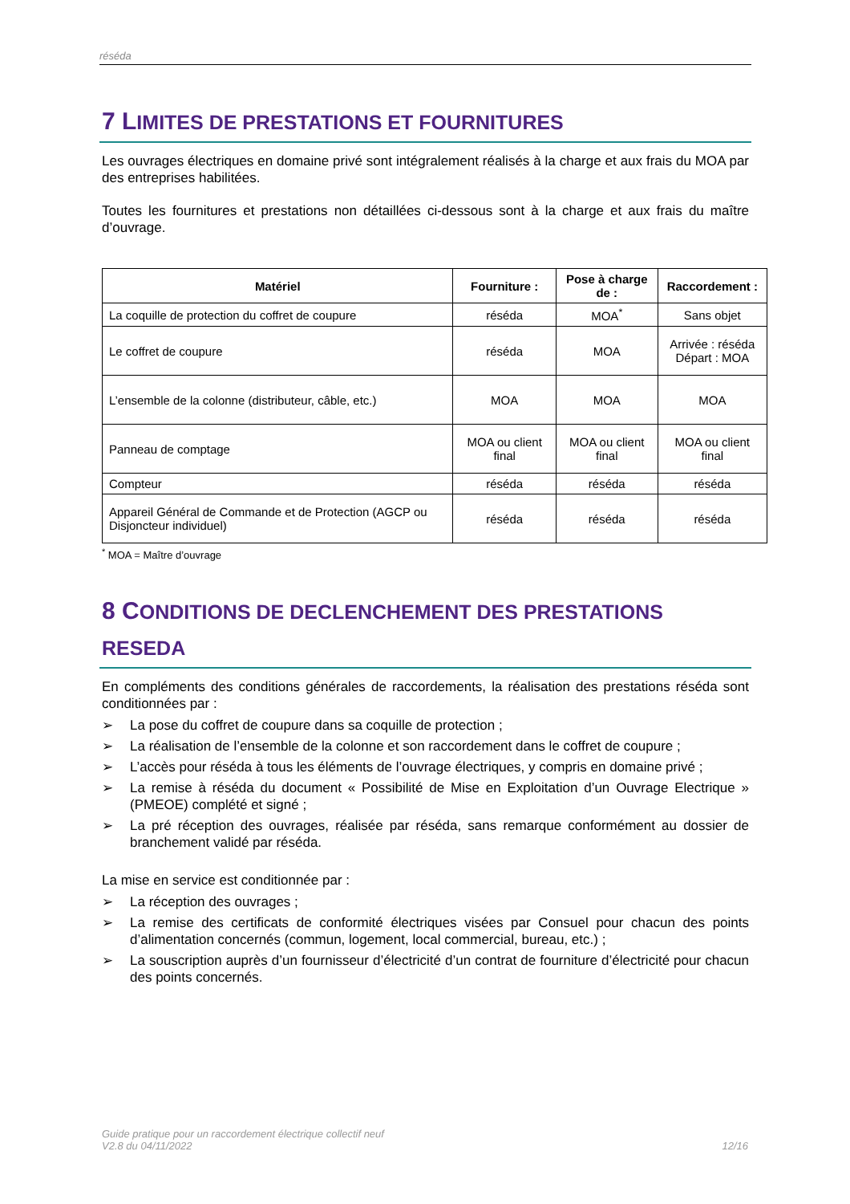réséda
7 LIMITES DE PRESTATIONS ET FOURNITURES
Les ouvrages électriques en domaine privé sont intégralement réalisés à la charge et aux frais du MOA par des entreprises habilitées.
Toutes les fournitures et prestations non détaillées ci-dessous sont à la charge et aux frais du maître d’ouvrage.
| Matériel | Fourniture : | Pose à charge de : | Raccordement : |
| --- | --- | --- | --- |
| La coquille de protection du coffret de coupure | réséda | MOA<sup>*</sup> | Sans objet |
| Le coffret de coupure | réséda | MOA | Arrivée : réséda Départ : MOA |
| L’ensemble de la colonne (distributeur, câble, etc.) | MOA | MOA | MOA |
| Panneau de comptage | MOA ou client final | MOA ou client final | MOA ou client final |
| Compteur | réséda | réséda | réséda |
| Appareil Général de Commande et de Protection (AGCP ou Disjoncteur individuel) | réséda | réséda | réséda |
<sup>*</sup> MOA = Maître d’ouvrage
8 CONDITIONS DE DECLENCHEMENT DES PRESTATIONS RESEDA
En compléments des conditions générales de raccordements, la réalisation des prestations réséda sont conditionnées par :
➢ La pose du coffret de coupure dans sa coquille de protection ;
➢ La réalisation de l’ensemble de la colonne et son raccordement dans le coffret de coupure ;
➢ L’accès pour réséda à tous les éléments de l’ouvrage électriques, y compris en domaine privé ;
➢ La remise à réséda du document « Possibilité de Mise en Exploitation d’un Ouvrage Electrique » (PMEOE) complété et signé ;
➢ La pré réception des ouvrages, réalisée par réséda, sans remarque conformément au dossier de branchement validé par réséda.
La mise en service est conditionnée par :
➢ La réception des ouvrages ;
➢ La remise des certificats de conformité électriques visées par Consuel pour chacun des points d’alimentation concernés (commun, logement, local commercial, bureau, etc.) ;
➢ La souscription auprès d’un fournisseur d’électricité d’un contrat de fourniture d’électricité pour chacun des points concernés.
Guide pratique pour un raccordement électrique collectif neuf
V2.8 du 04/11/2022
12/16